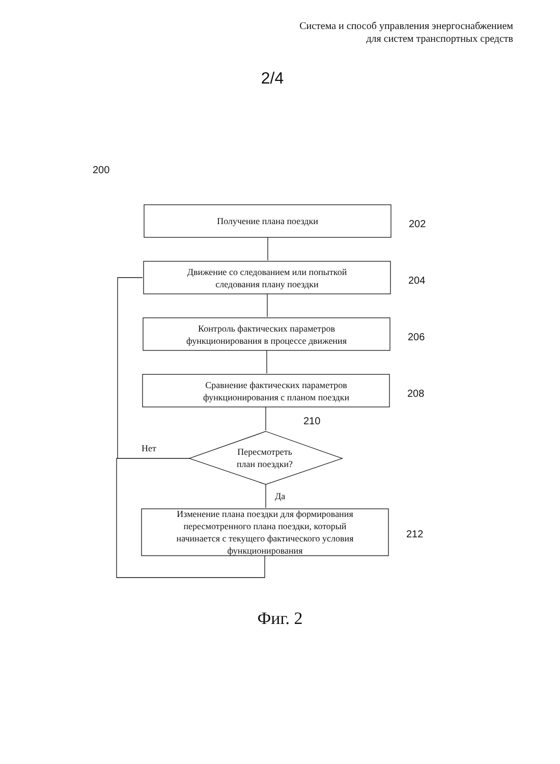Система и способ управления энергоснабжением
для систем транспортных средств
2/4
200
Получение плана поездки 202
Движение со следованием или попыткой
следования плану поездки
204
Контроль фактических параметров
функционирования в процессе движения
206
Сравнение фактических параметров
функционирования с планом поездки
208
210
Нет
Пересмотреть
план поездки?
Да
Изменение плана поездки для формирования
пересмотренного плана поездки, который
начинается с текущего фактического условия
функционирования
212
Фиг. 2